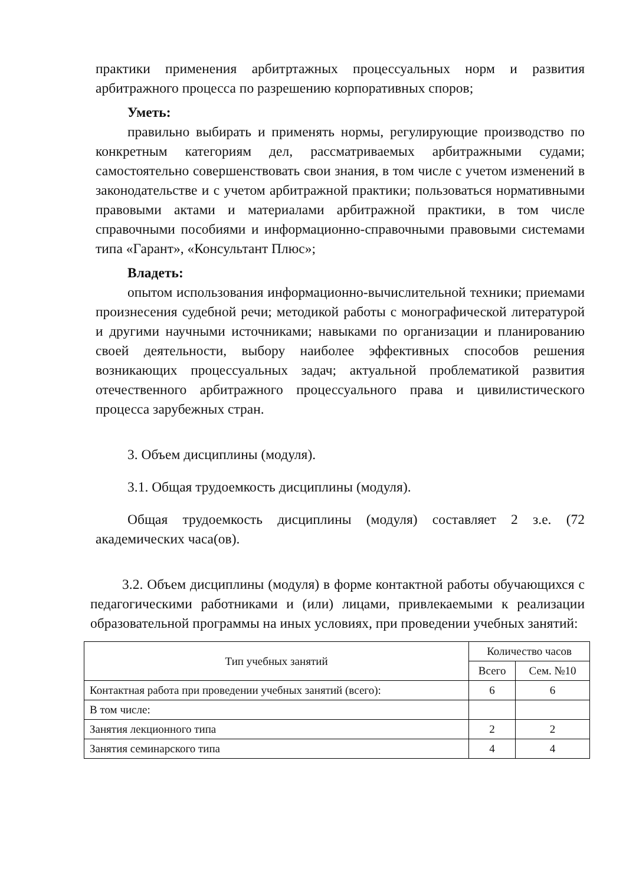практики применения арбитртажных процессуальных норм и развития арбитражного процесса по разрешению корпоративных споров;
Уметь:
правильно выбирать и применять нормы, регулирующие производство по конкретным категориям дел, рассматриваемых арбитражными судами; самостоятельно совершенствовать свои знания, в том числе с учетом изменений в законодательстве и с учетом арбитражной практики; пользоваться нормативными правовыми актами и материалами арбитражной практики, в том числе справочными пособиями и информационно-справочными правовыми системами типа «Гарант», «Консультант Плюс»;
Владеть:
опытом использования информационно-вычислительной техники; приемами произнесения судебной речи; методикой работы с монографической литературой и другими научными источниками; навыками по организации и планированию своей деятельности, выбору наиболее эффективных способов решения возникающих процессуальных задач; актуальной проблематикой развития отечественного арбитражного процессуального права и цивилистического процесса зарубежных стран.
3. Объем дисциплины (модуля).
3.1. Общая трудоемкость дисциплины (модуля).
Общая трудоемкость дисциплины (модуля) составляет 2 з.е. (72 академических часа(ов).
3.2. Объем дисциплины (модуля) в форме контактной работы обучающихся с педагогическими работниками и (или) лицами, привлекаемыми к реализации образовательной программы на иных условиях, при проведении учебных занятий:
| Тип учебных занятий | Количество часов | |
| --- | --- | --- |
| | Всего | Сем. №10 |
| Контактная работа при проведении учебных занятий (всего): | 6 | 6 |
| В том числе: | | |
| Занятия лекционного типа | 2 | 2 |
| Занятия семинарского типа | 4 | 4 |